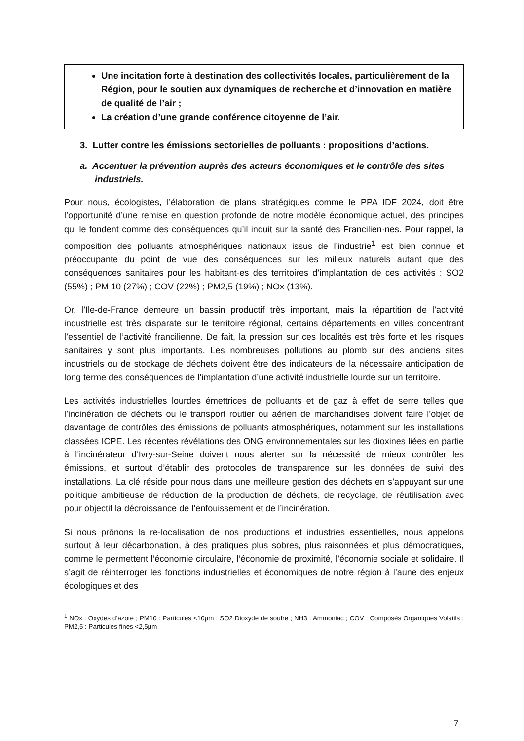Une incitation forte à destination des collectivités locales, particulièrement de la Région, pour le soutien aux dynamiques de recherche et d’innovation en matière de qualité de l’air ;
La création d’une grande conférence citoyenne de l’air.
3. Lutter contre les émissions sectorielles de polluants : propositions d’actions.
a. Accentuer la prévention auprès des acteurs économiques et le contrôle des sites industriels.
Pour nous, écologistes, l’élaboration de plans stratégiques comme le PPA IDF 2024, doit être l’opportunité d’une remise en question profonde de notre modèle économique actuel, des principes qui le fondent comme des conséquences qu’il induit sur la santé des Francilien·nes. Pour rappel, la composition des polluants atmosphériques nationaux issus de l’industrie<sup>1</sup> est bien connue et préoccupante du point de vue des conséquences sur les milieux naturels autant que des conséquences sanitaires pour les habitant·es des territoires d’implantation de ces activités : SO2 (55%) ; PM 10 (27%) ; COV (22%) ; PM2,5 (19%) ; NOx (13%).
Or, l’Ile-de-France demeure un bassin productif très important, mais la répartition de l’activité industrielle est très disparate sur le territoire régional, certains départements en villes concentrant l’essentiel de l’activité francilienne. De fait, la pression sur ces localités est très forte et les risques sanitaires y sont plus importants. Les nombreuses pollutions au plomb sur des anciens sites industriels ou de stockage de déchets doivent être des indicateurs de la nécessaire anticipation de long terme des conséquences de l’implantation d’une activité industrielle lourde sur un territoire.
Les activités industrielles lourdes émettrices de polluants et de gaz à effet de serre telles que l’incinération de déchets ou le transport routier ou aérien de marchandises doivent faire l’objet de davantage de contrôles des émissions de polluants atmosphériques, notamment sur les installations classées ICPE. Les récentes révélations des ONG environnementales sur les dioxines liées en partie à l’incinérateur d’Ivry-sur-Seine doivent nous alerter sur la nécessité de mieux contrôler les émissions, et surtout d’établir des protocoles de transparence sur les données de suivi des installations. La clé réside pour nous dans une meilleure gestion des déchets en s’appuyant sur une politique ambitieuse de réduction de la production de déchets, de recyclage, de réutilisation avec pour objectif la décroissance de l’enfouissement et de l’incinération.
Si nous prônons la re-localisation de nos productions et industries essentielles, nous appelons surtout à leur décarbonation, à des pratiques plus sobres, plus raisonnées et plus démocratiques, comme le permettent l’économie circulaire, l’économie de proximité, l’économie sociale et solidaire. Il s’agit de réinterroger les fonctions industrielles et économiques de notre région à l’aune des enjeux écologiques et des
<sup>1</sup> NOx : Oxydes d’azote ; PM10 : Particules <10µm ; SO2 Dioxyde de soufre ; NH3 : Ammoniac ; COV : Composés Organiques Volatils ; PM2,5 : Particules fines <2,5µm
7